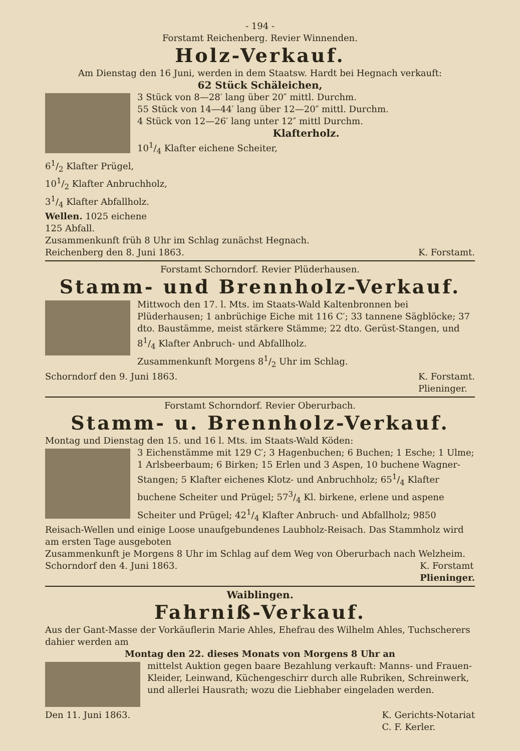- 194 -
Forstamt Reichenberg. Revier Winnenden.
Holz-Verkauf.
Am Dienstag den 16 Juni, werden in dem Staatsw. Hardt bei Hegnach verkauft:
62 Stück Schäleichen,
3 Stück von 8—28′ lang über 20″ mittl. Durchm.
55 Stück von 14—44′ lang über 12—20″ mittl. Durchm.
4 Stück von 12—26′ lang unter 12″ mittl Durchm.
Klafterholz.
101/4 Klafter eichene Scheiter,
61/2 Klafter Prügel,
101/2 Klafter Anbruchholz,
31/4 Klafter Abfallholz.
Wellen. 1025 eichene
125 Abfall.
Zusammenkunft früh 8 Uhr im Schlag zunächst Hegnach.
Reichenberg den 8. Juni 1863. K. Forstamt.
Forstamt Schorndorf. Revier Plüderhausen.
Stamm- und Brennholz-Verkauf.
Mittwoch den 17. l. Mts. im Staats-Wald Kaltenbronnen bei Plüderhausen; 1 anbrüchige Eiche mit 116 C′; 33 tannene Sägblöcke; 37 dto. Baustämme, meist stärkere Stämme; 22 dto. Gerüst-Stangen, und 81/4 Klafter Anbruch- und Abfallholz.
Zusammenkunft Morgens 81/2 Uhr im Schlag.
Schorndorf den 9. Juni 1863. K. Forstamt.
Plieninger.
Forstamt Schorndorf. Revier Oberurbach.
Stamm- u. Brennholz-Verkauf.
Montag und Dienstag den 15. und 16 l. Mts. im Staats-Wald Köden:
3 Eichenstämme mit 129 C′; 3 Hagenbuchen; 6 Buchen; 1 Esche; 1 Ulme; 1 Arlsbeerbaum; 6 Birken; 15 Erlen und 3 Aspen, 10 buchene Wagner-Stangen; 5 Klafter eichenes Klotz- und Anbruchholz; 651/4 Klafter buchene Scheiter und Prügel; 573/4 Kl. birkene, erlene und aspene Scheiter und Prügel; 421/4 Klafter Anbruch- und Abfallholz; 9850 Reisach-Wellen und einige Loose unaufgebundenes Laubholz-Reisach. Das Stammholz wird am ersten Tage ausgeboten
Zusammenkunft je Morgens 8 Uhr im Schlag auf dem Weg von Oberurbach nach Welzheim.
Schorndorf den 4. Juni 1863. K. Forstamt
Plieninger.
Waiblingen.
Fahrniß-Verkauf.
Aus der Gant-Masse der Vorkäuflerin Marie Ahles, Ehefrau des Wilhelm Ahles, Tuchscherers dahier werden am
Montag den 22. dieses Monats von Morgens 8 Uhr an
mittelst Auktion gegen baare Bezahlung verkauft: Manns- und Frauen-Kleider, Leinwand, Küchengeschirr durch alle Rubriken, Schreinwerk, und allerlei Hausrath; wozu die Liebhaber eingeladen werden.
Den 11. Juni 1863. K. Gerichts-Notariat
C. F. Kerler.